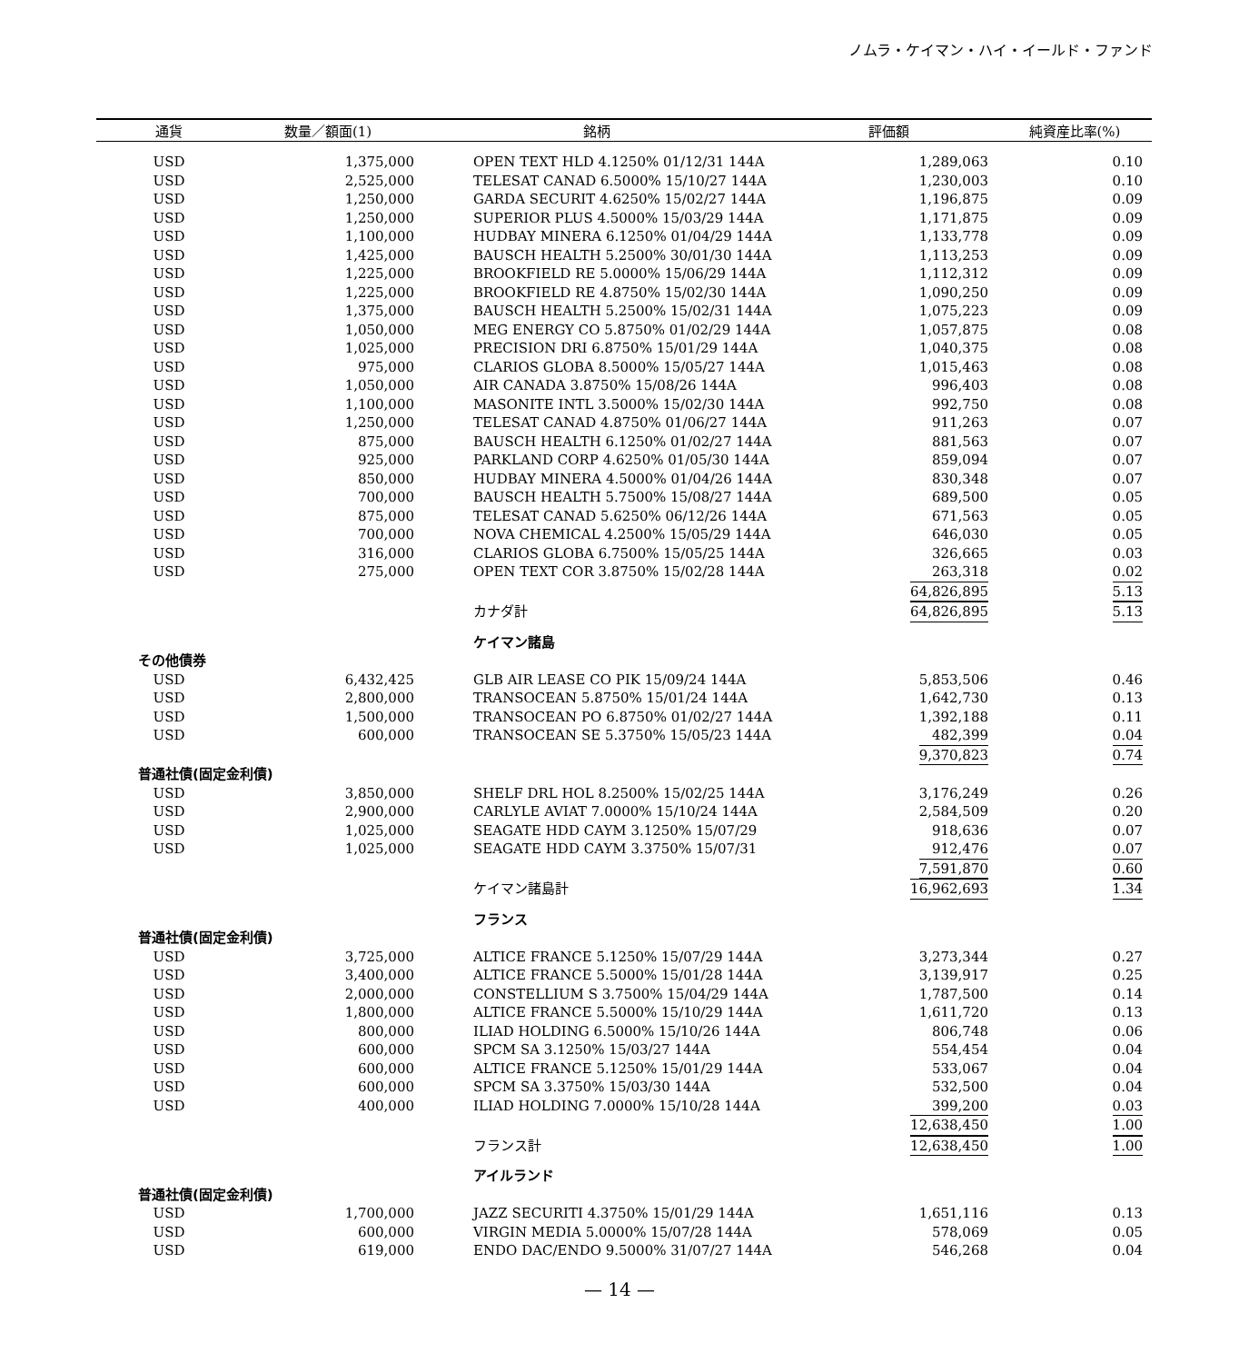ノムラ・ケイマン・ハイ・イールド・ファンド
| 通貨 | 数量／額面(1) | 銘柄 | 評価額 | 純資産比率(%) |
| --- | --- | --- | --- | --- |
| USD | 1,375,000 | OPEN TEXT HLD 4.1250% 01/12/31 144A | 1,289,063 | 0.10 |
| USD | 2,525,000 | TELESAT CANAD 6.5000% 15/10/27 144A | 1,230,003 | 0.10 |
| USD | 1,250,000 | GARDA SECURIT 4.6250% 15/02/27 144A | 1,196,875 | 0.09 |
| USD | 1,250,000 | SUPERIOR PLUS 4.5000% 15/03/29 144A | 1,171,875 | 0.09 |
| USD | 1,100,000 | HUDBAY MINERA 6.1250% 01/04/29 144A | 1,133,778 | 0.09 |
| USD | 1,425,000 | BAUSCH HEALTH 5.2500% 30/01/30 144A | 1,113,253 | 0.09 |
| USD | 1,225,000 | BROOKFIELD RE 5.0000% 15/06/29 144A | 1,112,312 | 0.09 |
| USD | 1,225,000 | BROOKFIELD RE 4.8750% 15/02/30 144A | 1,090,250 | 0.09 |
| USD | 1,375,000 | BAUSCH HEALTH 5.2500% 15/02/31 144A | 1,075,223 | 0.09 |
| USD | 1,050,000 | MEG ENERGY CO 5.8750% 01/02/29 144A | 1,057,875 | 0.08 |
| USD | 1,025,000 | PRECISION DRI 6.8750% 15/01/29 144A | 1,040,375 | 0.08 |
| USD | 975,000 | CLARIOS GLOBA 8.5000% 15/05/27 144A | 1,015,463 | 0.08 |
| USD | 1,050,000 | AIR CANADA 3.8750% 15/08/26 144A | 996,403 | 0.08 |
| USD | 1,100,000 | MASONITE INTL 3.5000% 15/02/30 144A | 992,750 | 0.08 |
| USD | 1,250,000 | TELESAT CANAD 4.8750% 01/06/27 144A | 911,263 | 0.07 |
| USD | 875,000 | BAUSCH HEALTH 6.1250% 01/02/27 144A | 881,563 | 0.07 |
| USD | 925,000 | PARKLAND CORP 4.6250% 01/05/30 144A | 859,094 | 0.07 |
| USD | 850,000 | HUDBAY MINERA 4.5000% 01/04/26 144A | 830,348 | 0.07 |
| USD | 700,000 | BAUSCH HEALTH 5.7500% 15/08/27 144A | 689,500 | 0.05 |
| USD | 875,000 | TELESAT CANAD 5.6250% 06/12/26 144A | 671,563 | 0.05 |
| USD | 700,000 | NOVA CHEMICAL 4.2500% 15/05/29 144A | 646,030 | 0.05 |
| USD | 316,000 | CLARIOS GLOBA 6.7500% 15/05/25 144A | 326,665 | 0.03 |
| USD | 275,000 | OPEN TEXT COR 3.8750% 15/02/28 144A | 263,318 | 0.02 |
| | | | 64,826,895 | 5.13 |
| | | カナダ計 | 64,826,895 | 5.13 |
| | | ケイマン諸島 | | |
| その他債券 | | | | |
| USD | 6,432,425 | GLB AIR LEASE CO PIK 15/09/24 144A | 5,853,506 | 0.46 |
| USD | 2,800,000 | TRANSOCEAN 5.8750% 15/01/24 144A | 1,642,730 | 0.13 |
| USD | 1,500,000 | TRANSOCEAN PO 6.8750% 01/02/27 144A | 1,392,188 | 0.11 |
| USD | 600,000 | TRANSOCEAN SE 5.3750% 15/05/23 144A | 482,399 | 0.04 |
| | | | 9,370,823 | 0.74 |
| 普通社債(固定金利債) | | | | |
| USD | 3,850,000 | SHELF DRL HOL 8.2500% 15/02/25 144A | 3,176,249 | 0.26 |
| USD | 2,900,000 | CARLYLE AVIAT 7.0000% 15/10/24 144A | 2,584,509 | 0.20 |
| USD | 1,025,000 | SEAGATE HDD CAYM 3.1250% 15/07/29 | 918,636 | 0.07 |
| USD | 1,025,000 | SEAGATE HDD CAYM 3.3750% 15/07/31 | 912,476 | 0.07 |
| | | | 7,591,870 | 0.60 |
| | | ケイマン諸島計 | 16,962,693 | 1.34 |
| | | フランス | | |
| 普通社債(固定金利債) | | | | |
| USD | 3,725,000 | ALTICE FRANCE 5.1250% 15/07/29 144A | 3,273,344 | 0.27 |
| USD | 3,400,000 | ALTICE FRANCE 5.5000% 15/01/28 144A | 3,139,917 | 0.25 |
| USD | 2,000,000 | CONSTELLIUM S 3.7500% 15/04/29 144A | 1,787,500 | 0.14 |
| USD | 1,800,000 | ALTICE FRANCE 5.5000% 15/10/29 144A | 1,611,720 | 0.13 |
| USD | 800,000 | ILIAD HOLDING 6.5000% 15/10/26 144A | 806,748 | 0.06 |
| USD | 600,000 | SPCM SA 3.1250% 15/03/27 144A | 554,454 | 0.04 |
| USD | 600,000 | ALTICE FRANCE 5.1250% 15/01/29 144A | 533,067 | 0.04 |
| USD | 600,000 | SPCM SA 3.3750% 15/03/30 144A | 532,500 | 0.04 |
| USD | 400,000 | ILIAD HOLDING 7.0000% 15/10/28 144A | 399,200 | 0.03 |
| | | | 12,638,450 | 1.00 |
| | | フランス計 | 12,638,450 | 1.00 |
| | | アイルランド | | |
| 普通社債(固定金利債) | | | | |
| USD | 1,700,000 | JAZZ SECURITI 4.3750% 15/01/29 144A | 1,651,116 | 0.13 |
| USD | 600,000 | VIRGIN MEDIA 5.0000% 15/07/28 144A | 578,069 | 0.05 |
| USD | 619,000 | ENDO DAC/ENDO 9.5000% 31/07/27 144A | 546,268 | 0.04 |
— 14 —